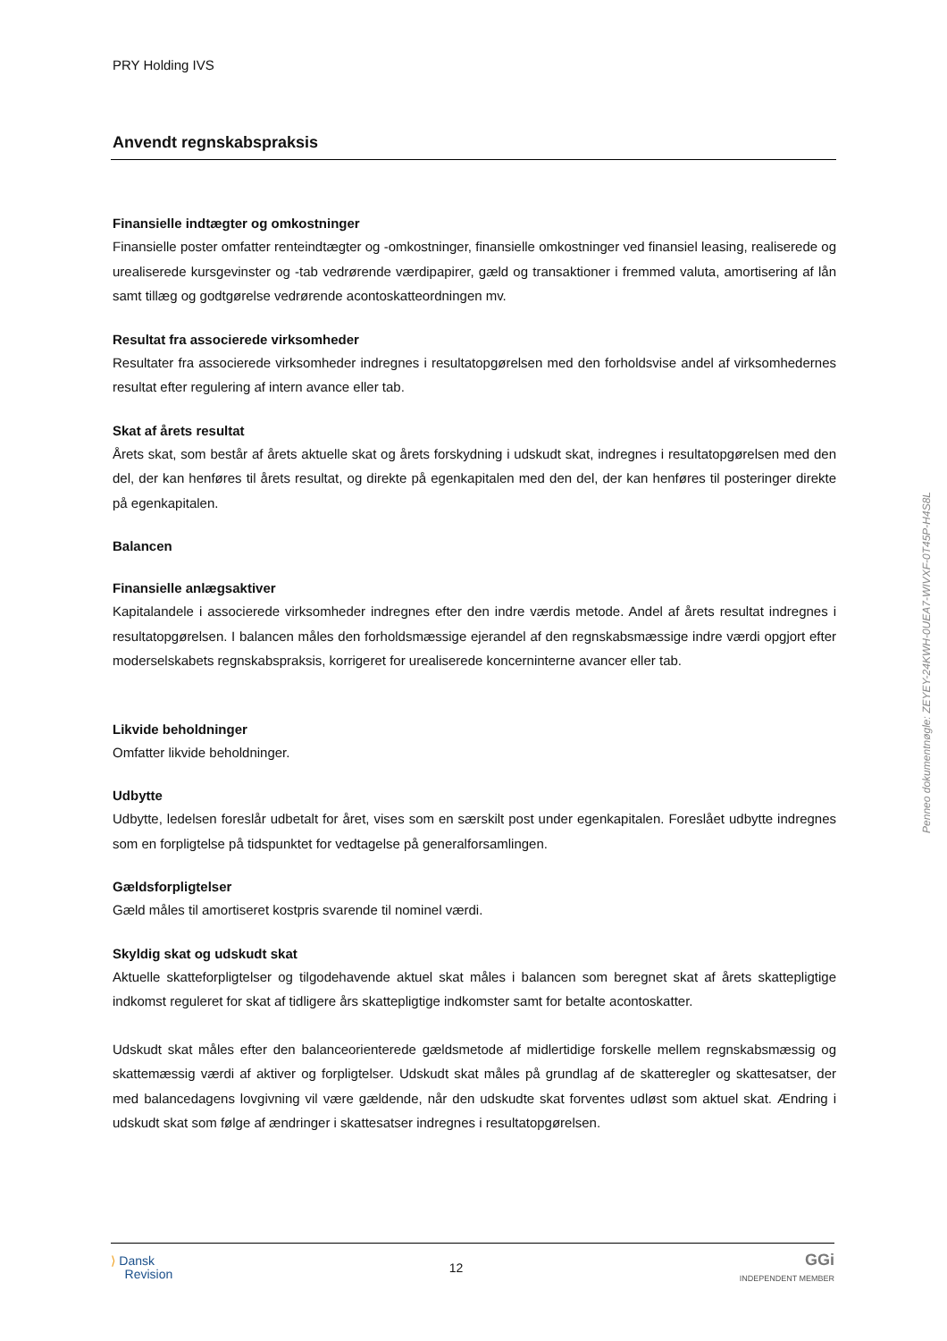PRY Holding IVS
Anvendt regnskabspraksis
Finansielle indtægter og omkostninger
Finansielle poster omfatter renteindtægter og -omkostninger, finansielle omkostninger ved finansiel leasing, realiserede og urealiserede kursgevinster og -tab vedrørende værdipapirer, gæld og transaktioner i fremmed valuta, amortisering af lån samt tillæg og godtgørelse vedrørende acontoskatteordningen mv.
Resultat fra associerede virksomheder
Resultater fra associerede virksomheder indregnes i resultatopgørelsen med den forholdsvise andel af virksomhedernes resultat efter regulering af intern avance eller tab.
Skat af årets resultat
Årets skat, som består af årets aktuelle skat og årets forskydning i udskudt skat, indregnes i resultatopgørelsen med den del, der kan henføres til årets resultat, og direkte på egenkapitalen med den del, der kan henføres til posteringer direkte på egenkapitalen.
Balancen
Finansielle anlægsaktiver
Kapitalandele i associerede virksomheder indregnes efter den indre værdis metode. Andel af årets resultat indregnes i resultatopgørelsen. I balancen måles den forholdsmæssige ejerandel af den regnskabsmæssige indre værdi opgjort efter moderselskabets regnskabspraksis, korrigeret for urealiserede koncerninterne avancer eller tab.
Likvide beholdninger
Omfatter likvide beholdninger.
Udbytte
Udbytte, ledelsen foreslår udbetalt for året, vises som en særskilt post under egenkapitalen. Foreslået udbytte indregnes som en forpligtelse på tidspunktet for vedtagelse på generalforsamlingen.
Gældsforpligtelser
Gæld måles til amortiseret kostpris svarende til nominel værdi.
Skyldig skat og udskudt skat
Aktuelle skatteforpligtelser og tilgodehavende aktuel skat måles i balancen som beregnet skat af årets skattepligtige indkomst reguleret for skat af tidligere års skattepligtige indkomster samt for betalte acontoskatter.
Udskudt skat måles efter den balanceorienterede gældsmetode af midlertidige forskelle mellem regnskabsmæssig og skattemæssig værdi af aktiver og forpligtelser. Udskudt skat måles på grundlag af de skatteregler og skattesatser, der med balancedagens lovgivning vil være gældende, når den udskudte skat forventes udløst som aktuel skat. Ændring i udskudt skat som følge af ændringer i skattesatser indregnes i resultatopgørelsen.
⟩ Dansk
Revision
12
GGi
INDEPENDENT MEMBER
Penneo dokumentnøgle: ZEYEY-24KWH-0UEA7-WIVXF-0T45P-H4S8L